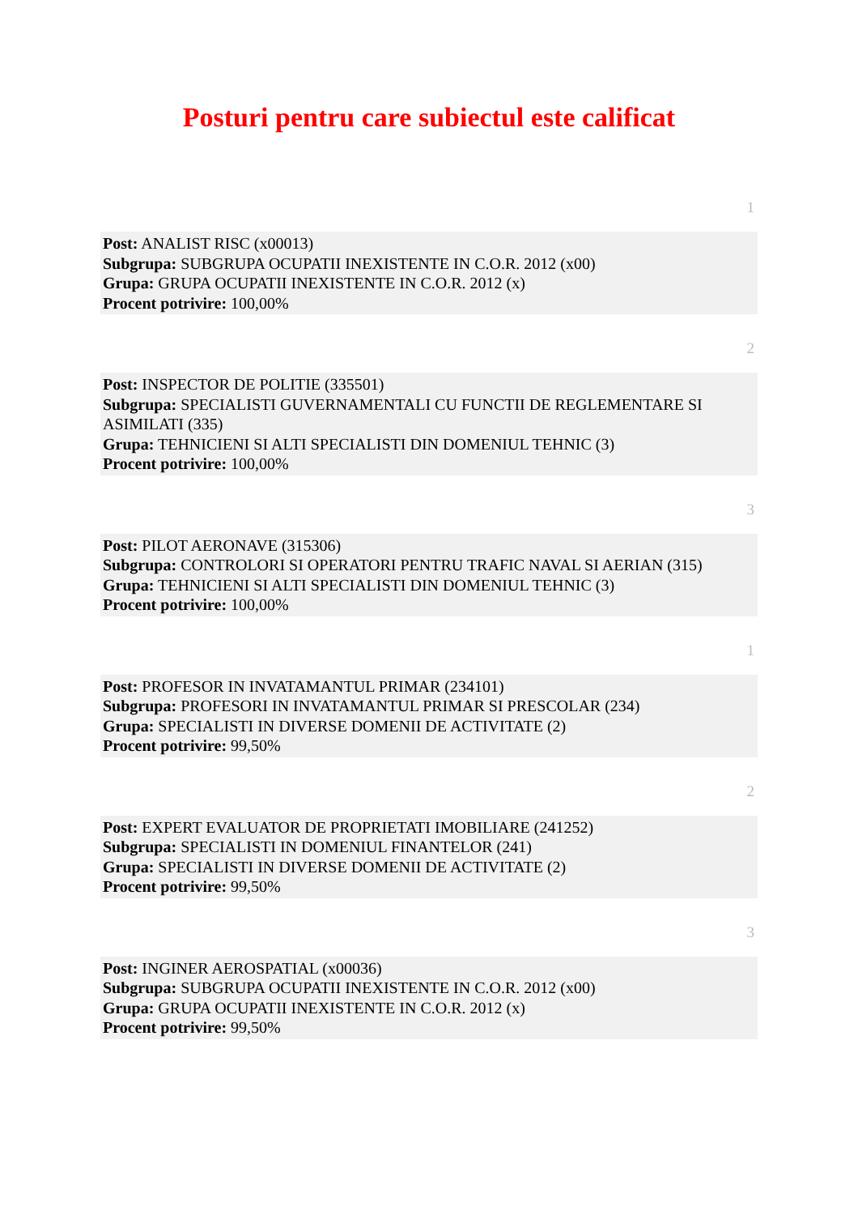Posturi pentru care subiectul este calificat
1
Post: ANALIST RISC (x00013)
Subgrupa: SUBGRUPA OCUPATII INEXISTENTE IN C.O.R. 2012 (x00)
Grupa: GRUPA OCUPATII INEXISTENTE IN C.O.R. 2012 (x)
Procent potrivire: 100,00%
2
Post: INSPECTOR DE POLITIE (335501)
Subgrupa: SPECIALISTI GUVERNAMENTALI CU FUNCTII DE REGLEMENTARE SI ASIMILATI (335)
Grupa: TEHNICIENI SI ALTI SPECIALISTI DIN DOMENIUL TEHNIC (3)
Procent potrivire: 100,00%
3
Post: PILOT AERONAVE (315306)
Subgrupa: CONTROLORI SI OPERATORI PENTRU TRAFIC NAVAL SI AERIAN (315)
Grupa: TEHNICIENI SI ALTI SPECIALISTI DIN DOMENIUL TEHNIC (3)
Procent potrivire: 100,00%
1
Post: PROFESOR IN INVATAMANTUL PRIMAR (234101)
Subgrupa: PROFESORI IN INVATAMANTUL PRIMAR SI PRESCOLAR (234)
Grupa: SPECIALISTI IN DIVERSE DOMENII DE ACTIVITATE (2)
Procent potrivire: 99,50%
2
Post: EXPERT EVALUATOR DE PROPRIETATI IMOBILIARE (241252)
Subgrupa: SPECIALISTI IN DOMENIUL FINANTELOR (241)
Grupa: SPECIALISTI IN DIVERSE DOMENII DE ACTIVITATE (2)
Procent potrivire: 99,50%
3
Post: INGINER AEROSPATIAL (x00036)
Subgrupa: SUBGRUPA OCUPATII INEXISTENTE IN C.O.R. 2012 (x00)
Grupa: GRUPA OCUPATII INEXISTENTE IN C.O.R. 2012 (x)
Procent potrivire: 99,50%